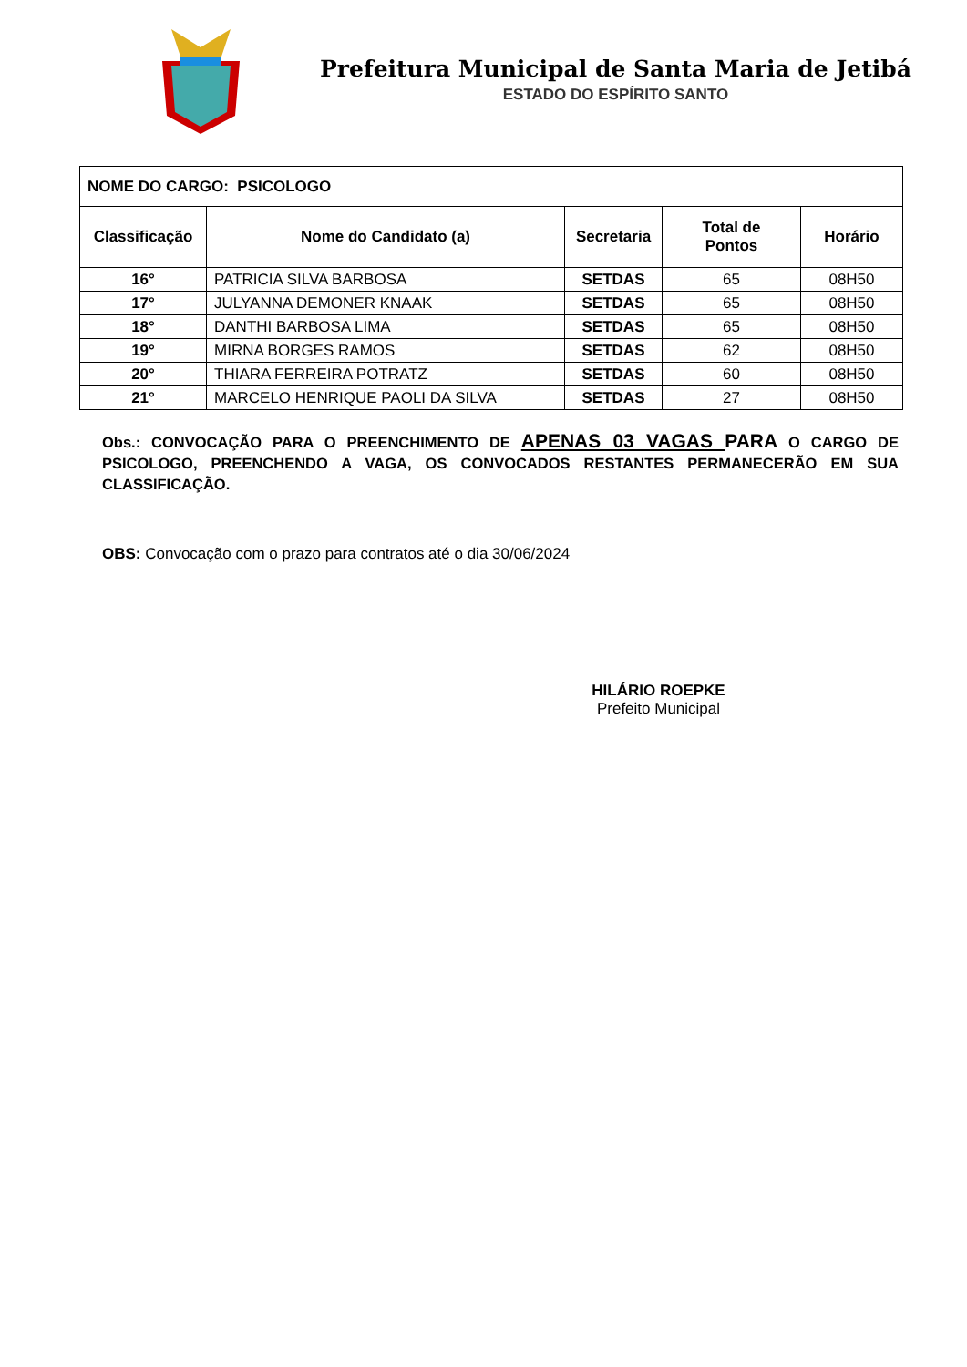Prefeitura Municipal de Santa Maria de Jetibá
ESTADO DO ESPÍRITO SANTO
| NOME DO CARGO: PSICOLOGO | | | | |
| Classificação | Nome do Candidato (a) | Secretaria | Total de Pontos | Horário |
| 16° | PATRICIA SILVA BARBOSA | SETDAS | 65 | 08H50 |
| 17° | JULYANNA DEMONER KNAAK | SETDAS | 65 | 08H50 |
| 18° | DANTHI BARBOSA LIMA | SETDAS | 65 | 08H50 |
| 19° | MIRNA BORGES RAMOS | SETDAS | 62 | 08H50 |
| 20° | THIARA FERREIRA POTRATZ | SETDAS | 60 | 08H50 |
| 21° | MARCELO HENRIQUE PAOLI DA SILVA | SETDAS | 27 | 08H50 |
Obs.: CONVOCAÇÃO PARA O PREENCHIMENTO DE APENAS 03 VAGAS PARA O CARGO DE PSICOLOGO, PREENCHENDO A VAGA, OS CONVOCADOS RESTANTES PERMANECERÃO EM SUA CLASSIFICAÇÃO.
OBS: Convocação com o prazo para contratos até o dia 30/06/2024
HILÁRIO ROEPKE
Prefeito Municipal